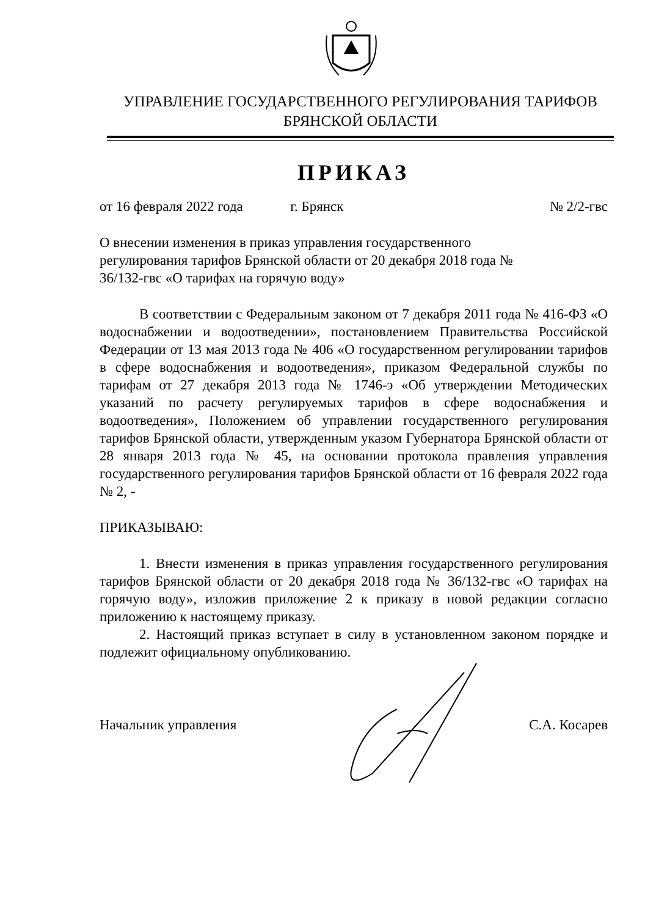УПРАВЛЕНИЕ ГОСУДАРСТВЕННОГО РЕГУЛИРОВАНИЯ ТАРИФОВ
БРЯНСКОЙ ОБЛАСТИ
ПРИКАЗ
от 16 февраля 2022 года г. Брянск № 2/2-гвс
О внесении изменения в приказ управления государственного регулирования тарифов Брянской области от 20 декабря 2018 года № 36/132-гвс «О тарифах на горячую воду»
В соответствии с Федеральным законом от 7 декабря 2011 года № 416-ФЗ «О водоснабжении и водоотведении», постановлением Правительства Российской Федерации от 13 мая 2013 года № 406 «О государственном регулировании тарифов в сфере водоснабжения и водоотведения», приказом Федеральной службы по тарифам от 27 декабря 2013 года № 1746-э «Об утверждении Методических указаний по расчету регулируемых тарифов в сфере водоснабжения и водоотведения», Положением об управлении государственного регулирования тарифов Брянской области, утвержденным указом Губернатора Брянской области от 28 января 2013 года № 45, на основании протокола правления управления государственного регулирования тарифов Брянской области от 16 февраля 2022 года № 2, -
ПРИКАЗЫВАЮ:
1. Внести изменения в приказ управления государственного регулирования тарифов Брянской области от 20 декабря 2018 года № 36/132-гвс «О тарифах на горячую воду», изложив приложение 2 к приказу в новой редакции согласно приложению к настоящему приказу.
2. Настоящий приказ вступает в силу в установленном законом порядке и подлежит официальному опубликованию.
Начальник управления С.А. Косарев